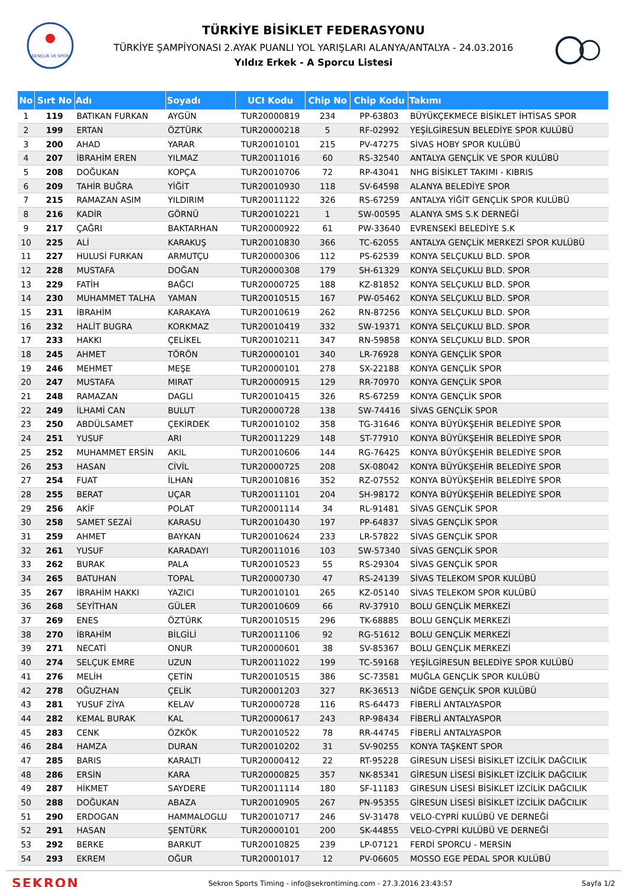GENÇLİK VE SPOR
TÜRKİYE BİSİKLET FEDERASYONU
TÜRKİYE ŞAMPİYONASI 2.AYAK PUANLI YOL YARIŞLARI ALANYA/ANTALYA - 24.03.2016
Yıldız Erkek - A Sporcu Listesi
| No | Sırt No | Adı | Soyadı | UCI Kodu | Chip No | Chip Kodu | Takımı |
| --- | --- | --- | --- | --- | --- | --- | --- |
| 1 | 119 | BATIKAN FURKAN | AYGÜN | TUR20000819 | 234 | PP-63803 | BÜYÜKÇEKMECE BİSİKLET İHTİSAS SPOR |
| 2 | 199 | ERTAN | ÖZTÜRK | TUR20000218 | 5 | RF-02992 | YEŞİLGİRESUN BELEDİYE SPOR KULÜBÜ |
| 3 | 200 | AHAD | YARAR | TUR20010101 | 215 | PV-47275 | SİVAS HOBY SPOR KULÜBÜ |
| 4 | 207 | İBRAHİM EREN | YILMAZ | TUR20011016 | 60 | RS-32540 | ANTALYA GENÇLİK VE SPOR KULÜBÜ |
| 5 | 208 | DOĞUKAN | KOPÇA | TUR20010706 | 72 | RP-43041 | NHG BİSİKLET TAKIMI - KIBRIS |
| 6 | 209 | TAHİR BUĞRA | YİĞİT | TUR20010930 | 118 | SV-64598 | ALANYA BELEDİYE SPOR |
| 7 | 215 | RAMAZAN ASIM | YILDIRIM | TUR20011122 | 326 | RS-67259 | ANTALYA YİĞİT GENÇLİK SPOR KULÜBÜ |
| 8 | 216 | KADİR | GÖRNÜ | TUR20010221 | 1 | SW-00595 | ALANYA SMS S.K DERNEĞİ |
| 9 | 217 | ÇAĞRI | BAKTARHAN | TUR20000922 | 61 | PW-33640 | EVRENSEKİ BELEDİYE S.K |
| 10 | 225 | ALİ | KARAKUŞ | TUR20010830 | 366 | TC-62055 | ANTALYA GENÇLİK MERKEZİ SPOR KULÜBÜ |
| 11 | 227 | HULUSİ FURKAN | ARMUTÇU | TUR20000306 | 112 | PS-62539 | KONYA SELÇUKLU BLD. SPOR |
| 12 | 228 | MUSTAFA | DOĞAN | TUR20000308 | 179 | SH-61329 | KONYA SELÇUKLU BLD. SPOR |
| 13 | 229 | FATİH | BAĞCI | TUR20000725 | 188 | KZ-81852 | KONYA SELÇUKLU BLD. SPOR |
| 14 | 230 | MUHAMMET TALHA | YAMAN | TUR20010515 | 167 | PW-05462 | KONYA SELÇUKLU BLD. SPOR |
| 15 | 231 | İBRAHİM | KARAKAYA | TUR20010619 | 262 | RN-87256 | KONYA SELÇUKLU BLD. SPOR |
| 16 | 232 | HALİT BUGRA | KORKMAZ | TUR20010419 | 332 | SW-19371 | KONYA SELÇUKLU BLD. SPOR |
| 17 | 233 | HAKKI | ÇELİKEL | TUR20010211 | 347 | RN-59858 | KONYA SELÇUKLU BLD. SPOR |
| 18 | 245 | AHMET | TÖRÖN | TUR20000101 | 340 | LR-76928 | KONYA GENÇLİK SPOR |
| 19 | 246 | MEHMET | MEŞE | TUR20000101 | 278 | SX-22188 | KONYA GENÇLİK SPOR |
| 20 | 247 | MUSTAFA | MIRAT | TUR20000915 | 129 | RR-70970 | KONYA GENÇLİK SPOR |
| 21 | 248 | RAMAZAN | DAGLI | TUR20010415 | 326 | RS-67259 | KONYA GENÇLİK SPOR |
| 22 | 249 | İLHAMİ CAN | BULUT | TUR20000728 | 138 | SW-74416 | SİVAS GENÇLİK SPOR |
| 23 | 250 | ABDÜLSAMET | ÇEKİRDEK | TUR20010102 | 358 | TG-31646 | KONYA BÜYÜKŞEHİR BELEDİYE SPOR |
| 24 | 251 | YUSUF | ARI | TUR20011229 | 148 | ST-77910 | KONYA BÜYÜKŞEHİR BELEDİYE SPOR |
| 25 | 252 | MUHAMMET ERSİN | AKIL | TUR20010606 | 144 | RG-76425 | KONYA BÜYÜKŞEHİR BELEDİYE SPOR |
| 26 | 253 | HASAN | CİVİL | TUR20000725 | 208 | SX-08042 | KONYA BÜYÜKŞEHİR BELEDİYE SPOR |
| 27 | 254 | FUAT | İLHAN | TUR20010816 | 352 | RZ-07552 | KONYA BÜYÜKŞEHİR BELEDİYE SPOR |
| 28 | 255 | BERAT | UÇAR | TUR20011101 | 204 | SH-98172 | KONYA BÜYÜKŞEHİR BELEDİYE SPOR |
| 29 | 256 | AKİF | POLAT | TUR20001114 | 34 | RL-91481 | SİVAS GENÇLİK SPOR |
| 30 | 258 | SAMET SEZAİ | KARASU | TUR20010430 | 197 | PP-64837 | SİVAS GENÇLİK SPOR |
| 31 | 259 | AHMET | BAYKAN | TUR20010624 | 233 | LR-57822 | SİVAS GENÇLİK SPOR |
| 32 | 261 | YUSUF | KARADAYI | TUR20011016 | 103 | SW-57340 | SİVAS GENÇLİK SPOR |
| 33 | 262 | BURAK | PALA | TUR20010523 | 55 | RS-29304 | SİVAS GENÇLİK SPOR |
| 34 | 265 | BATUHAN | TOPAL | TUR20000730 | 47 | RS-24139 | SİVAS TELEKOM SPOR KULÜBÜ |
| 35 | 267 | İBRAHİM HAKKI | YAZICI | TUR20010101 | 265 | KZ-05140 | SİVAS TELEKOM SPOR KULÜBÜ |
| 36 | 268 | SEYİTHAN | GÜLER | TUR20010609 | 66 | RV-37910 | BOLU GENÇLİK MERKEZİ |
| 37 | 269 | ENES | ÖZTÜRK | TUR20010515 | 296 | TK-68885 | BOLU GENÇLİK MERKEZİ |
| 38 | 270 | İBRAHİM | BİLGİLİ | TUR20011106 | 92 | RG-51612 | BOLU GENÇLİK MERKEZİ |
| 39 | 271 | NECATİ | ONUR | TUR20000601 | 38 | SV-85367 | BOLU GENÇLİK MERKEZİ |
| 40 | 274 | SELÇUK EMRE | UZUN | TUR20011022 | 199 | TC-59168 | YEŞİLGİRESUN BELEDİYE SPOR KULÜBÜ |
| 41 | 276 | MELİH | ÇETİN | TUR20010515 | 386 | SC-73581 | MUĞLA GENÇLİK SPOR KULÜBÜ |
| 42 | 278 | OĞUZHAN | ÇELİK | TUR20001203 | 327 | RK-36513 | NİĞDE GENÇLİK SPOR KULÜBÜ |
| 43 | 281 | YUSUF ZİYA | KELAV | TUR20000728 | 116 | RS-64473 | FİBERLİ ANTALYASPOR |
| 44 | 282 | KEMAL BURAK | KAL | TUR20000617 | 243 | RP-98434 | FİBERLİ ANTALYASPOR |
| 45 | 283 | CENK | ÖZKÖK | TUR20010522 | 78 | RR-44745 | FİBERLİ ANTALYASPOR |
| 46 | 284 | HAMZA | DURAN | TUR20010202 | 31 | SV-90255 | KONYA TAŞKENT SPOR |
| 47 | 285 | BARIS | KARALTI | TUR20000412 | 22 | RT-95228 | GİRESUN LİSESİ BİSİKLET İZCİLİK DAĞCILIK |
| 48 | 286 | ERSİN | KARA | TUR20000825 | 357 | NK-85341 | GİRESUN LİSESİ BİSİKLET İZCİLİK DAĞCILIK |
| 49 | 287 | HİKMET | SAYDERE | TUR20011114 | 180 | SF-11183 | GİRESUN LİSESİ BİSİKLET İZCİLİK DAĞCILIK |
| 50 | 288 | DOĞUKAN | ABAZA | TUR20010905 | 267 | PN-95355 | GİRESUN LİSESİ BİSİKLET İZCİLİK DAĞCILIK |
| 51 | 290 | ERDOGAN | HAMMALOGLU | TUR20010717 | 246 | SV-31478 | VELO-CYPRİ KULÜBÜ VE DERNEĞİ |
| 52 | 291 | HASAN | ŞENTÜRK | TUR20000101 | 200 | SK-44855 | VELO-CYPRİ KULÜBÜ VE DERNEĞİ |
| 53 | 292 | BERKE | BARKUT | TUR20010825 | 239 | LP-07121 | FERDİ SPORCU - MERSİN |
| 54 | 293 | EKREM | OĞUR | TUR20001017 | 12 | PV-06605 | MOSSO EGE PEDAL SPOR KULÜBÜ |
SEKRON Sekron Sports Timing - info@sekrontiming.com - 27.3.2016 23:43:57 Sayfa 1/2